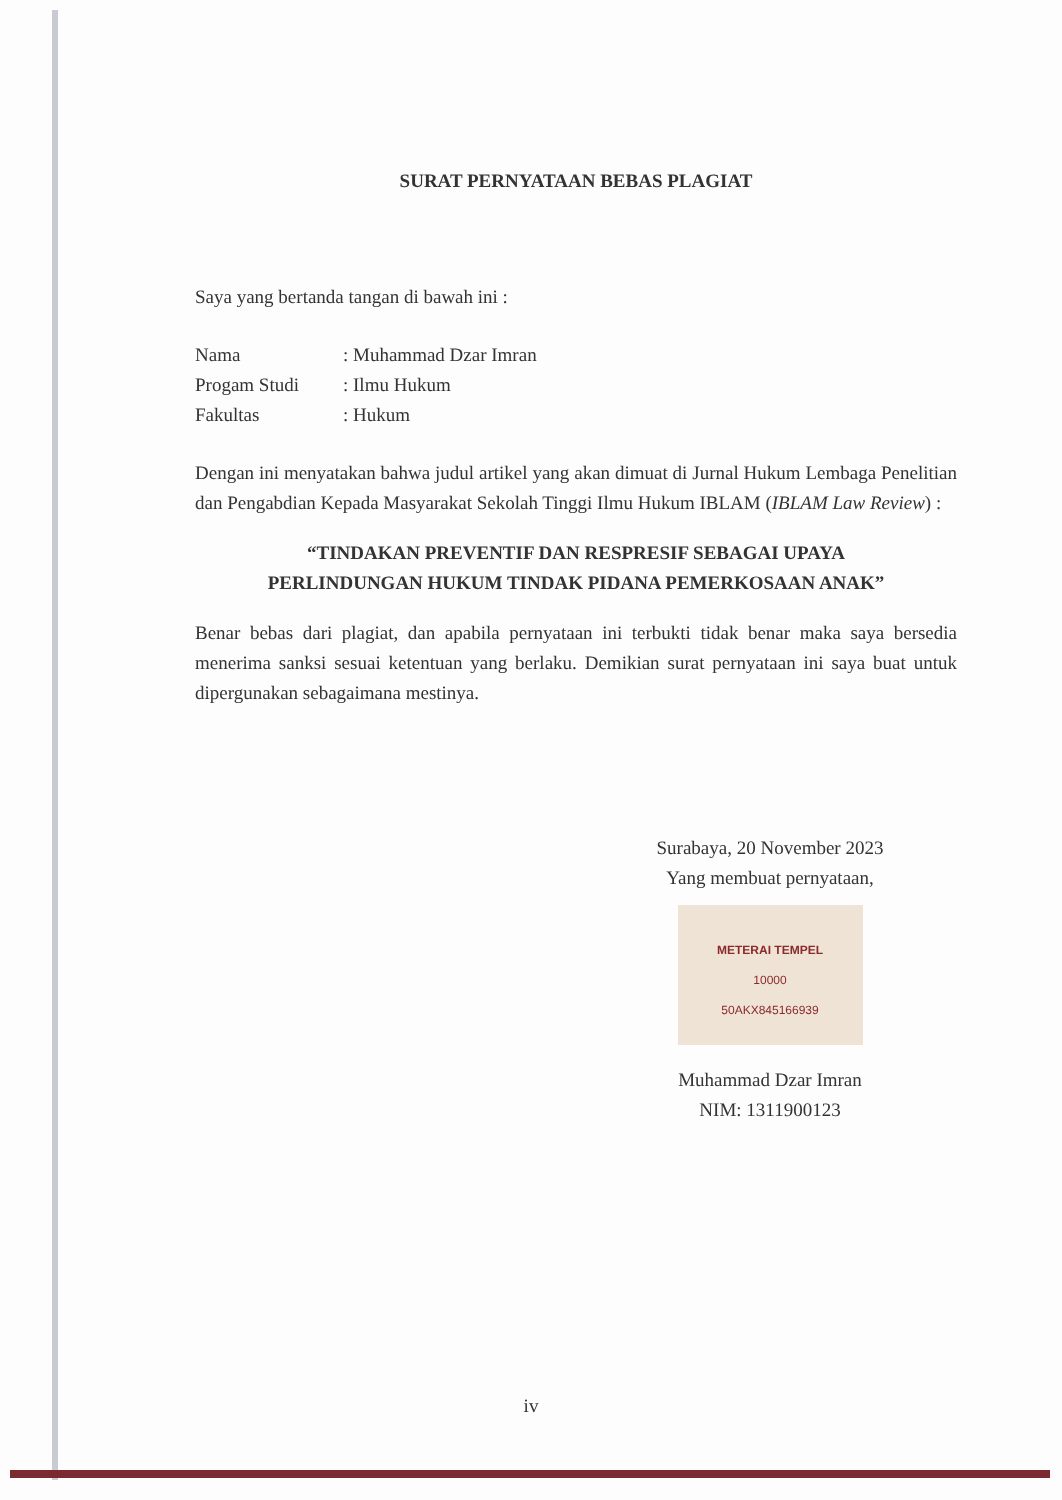SURAT PERNYATAAN BEBAS PLAGIAT
Saya yang bertanda tangan di bawah ini :
Nama: Muhammad Dzar Imran
Progam Studi: Ilmu Hukum
Fakultas: Hukum
Dengan ini menyatakan bahwa judul artikel yang akan dimuat di Jurnal Hukum Lembaga Penelitian dan Pengabdian Kepada Masyarakat Sekolah Tinggi Ilmu Hukum IBLAM (IBLAM Law Review) :
“TINDAKAN PREVENTIF DAN RESPRESIF SEBAGAI UPAYA
PERLINDUNGAN HUKUM TINDAK PIDANA PEMERKOSAAN ANAK”
Benar bebas dari plagiat, dan apabila pernyataan ini terbukti tidak benar maka saya bersedia menerima sanksi sesuai ketentuan yang berlaku. Demikian surat pernyataan ini saya buat untuk dipergunakan sebagaimana mestinya.
Surabaya, 20 November 2023
Yang membuat pernyataan,
METERAI TEMPEL
10000
50AKX845166939
Muhammad Dzar Imran
NIM: 1311900123
iv